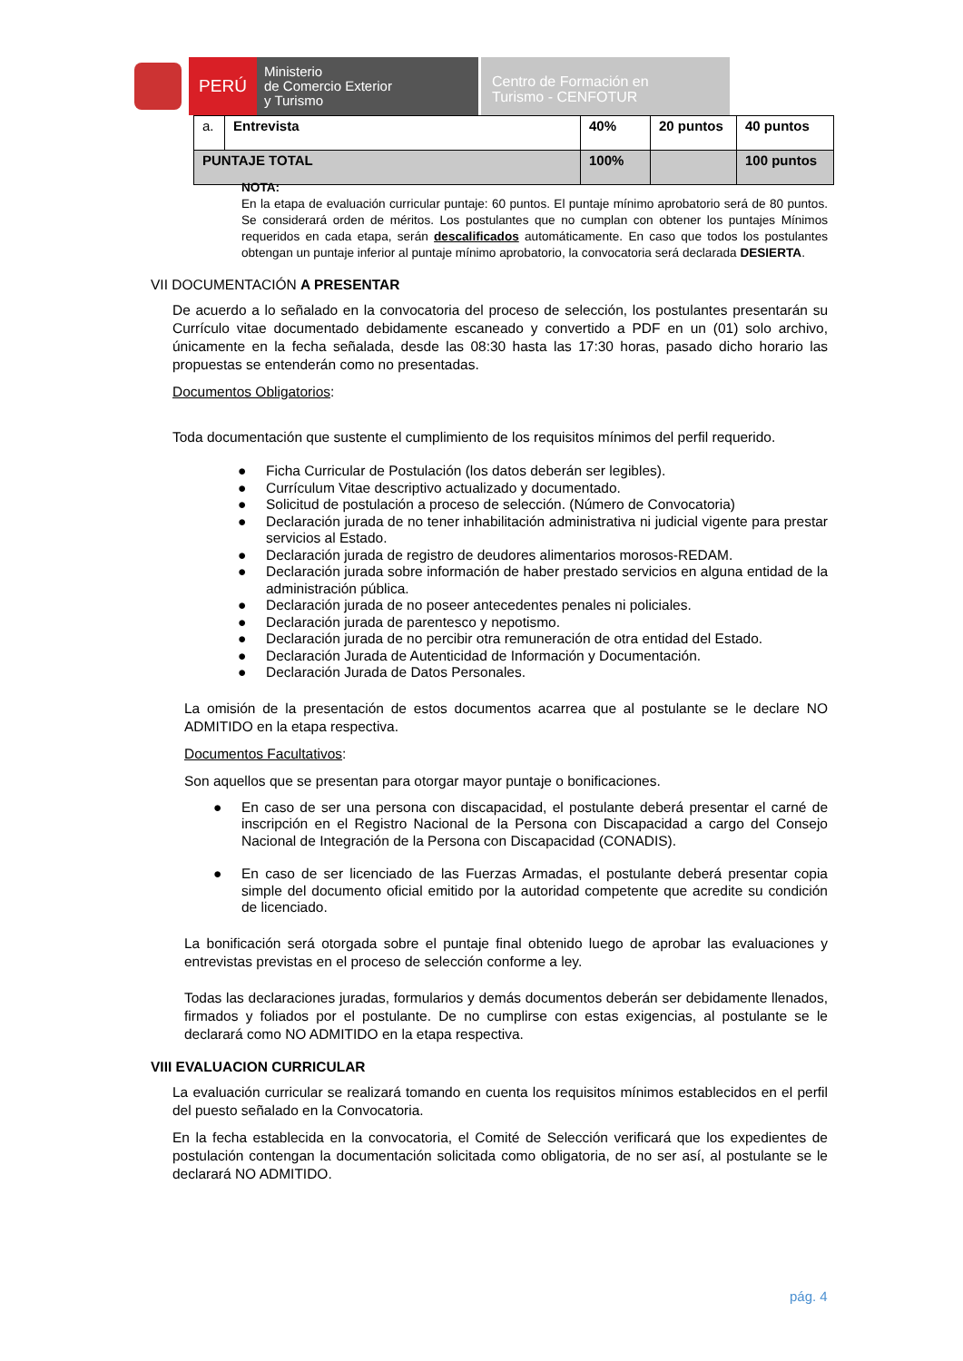PERÚ
Ministerio
de Comercio Exterior
y Turismo
Centro de Formación en
Turismo - CENFOTUR
| a. | Entrevista | 40% | 20 puntos | 40 puntos |
| PUNTAJE TOTAL | | 100% | | 100 puntos |
NOTA:
En la etapa de evaluación curricular puntaje: 60 puntos. El puntaje mínimo aprobatorio será de 80 puntos. Se considerará orden de méritos. Los postulantes que no cumplan con obtener los puntajes Mínimos requeridos en cada etapa, serán descalificados automáticamente. En caso que todos los postulantes obtengan un puntaje inferior al puntaje mínimo aprobatorio, la convocatoria será declarada DESIERTA.
VII DOCUMENTACIÓN A PRESENTAR
De acuerdo a lo señalado en la convocatoria del proceso de selección, los postulantes presentarán su Currículo vitae documentado debidamente escaneado y convertido a PDF en un (01) solo archivo, únicamente en la fecha señalada, desde las 08:30 hasta las 17:30 horas, pasado dicho horario las propuestas se entenderán como no presentadas.
Documentos Obligatorios:
Toda documentación que sustente el cumplimiento de los requisitos mínimos del perfil requerido.
● Ficha Curricular de Postulación (los datos deberán ser legibles).
● Currículum Vitae descriptivo actualizado y documentado.
● Solicitud de postulación a proceso de selección. (Número de Convocatoria)
● Declaración jurada de no tener inhabilitación administrativa ni judicial vigente para prestar servicios al Estado.
● Declaración jurada de registro de deudores alimentarios morosos-REDAM.
● Declaración jurada sobre información de haber prestado servicios en alguna entidad de la administración pública.
● Declaración jurada de no poseer antecedentes penales ni policiales.
● Declaración jurada de parentesco y nepotismo.
● Declaración jurada de no percibir otra remuneración de otra entidad del Estado.
● Declaración Jurada de Autenticidad de Información y Documentación.
● Declaración Jurada de Datos Personales.
La omisión de la presentación de estos documentos acarrea que al postulante se le declare NO ADMITIDO en la etapa respectiva.
Documentos Facultativos:
Son aquellos que se presentan para otorgar mayor puntaje o bonificaciones.
● En caso de ser una persona con discapacidad, el postulante deberá presentar el carné de inscripción en el Registro Nacional de la Persona con Discapacidad a cargo del Consejo Nacional de Integración de la Persona con Discapacidad (CONADIS).
● En caso de ser licenciado de las Fuerzas Armadas, el postulante deberá presentar copia simple del documento oficial emitido por la autoridad competente que acredite su condición de licenciado.
La bonificación será otorgada sobre el puntaje final obtenido luego de aprobar las evaluaciones y entrevistas previstas en el proceso de selección conforme a ley.
Todas las declaraciones juradas, formularios y demás documentos deberán ser debidamente llenados, firmados y foliados por el postulante. De no cumplirse con estas exigencias, al postulante se le declarará como NO ADMITIDO en la etapa respectiva.
VIII EVALUACION CURRICULAR
La evaluación curricular se realizará tomando en cuenta los requisitos mínimos establecidos en el perfil del puesto señalado en la Convocatoria.
En la fecha establecida en la convocatoria, el Comité de Selección verificará que los expedientes de postulación contengan la documentación solicitada como obligatoria, de no ser así, al postulante se le declarará NO ADMITIDO.
pág. 4